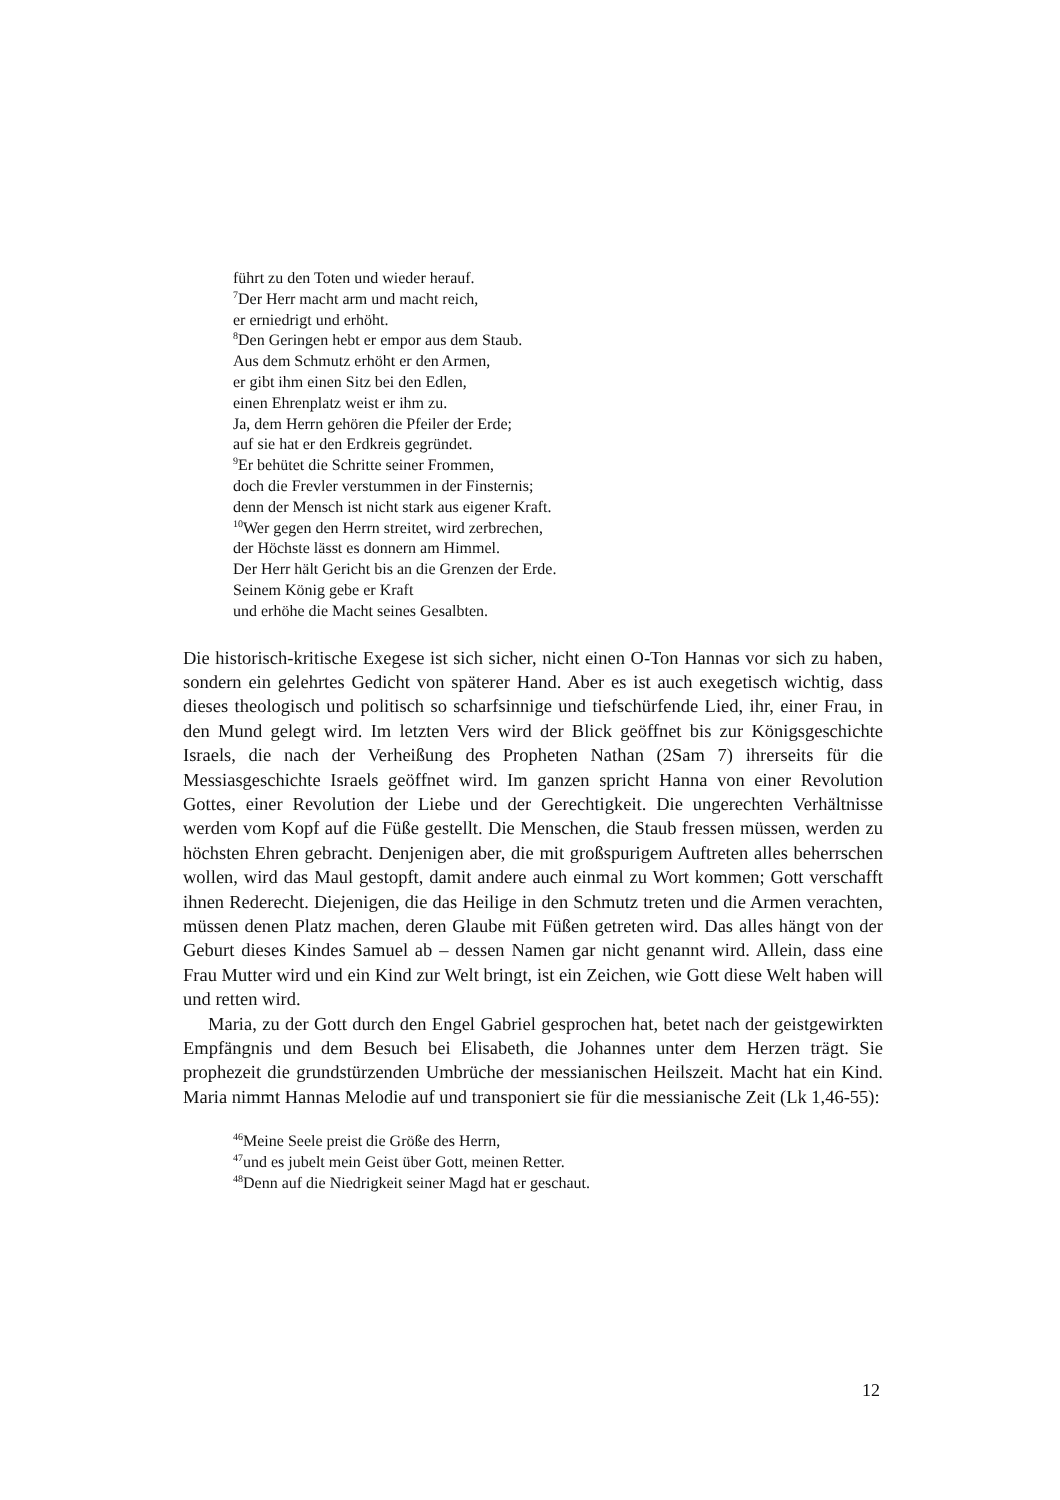führt zu den Toten und wieder herauf.
<sup>7</sup> Der Herr macht arm und macht reich,
er erniedrigt und erhöht.
<sup>8</sup> Den Geringen hebt er empor aus dem Staub.
Aus dem Schmutz erhöht er den Armen,
er gibt ihm einen Sitz bei den Edlen,
einen Ehrenplatz weist er ihm zu.
Ja, dem Herrn gehören die Pfeiler der Erde;
auf sie hat er den Erdkreis gegründet.
<sup>9</sup> Er behütet die Schritte seiner Frommen,
doch die Frevler verstummen in der Finsternis;
denn der Mensch ist nicht stark aus eigener Kraft.
<sup>10</sup> Wer gegen den Herrn streitet, wird zerbrechen,
der Höchste lässt es donnern am Himmel.
Der Herr hält Gericht bis an die Grenzen der Erde.
Seinem König gebe er Kraft
und erhöhe die Macht seines Gesalbten.
Die historisch-kritische Exegese ist sich sicher, nicht einen O-Ton Hannas vor sich zu haben, sondern ein gelehrtes Gedicht von späterer Hand. Aber es ist auch exegetisch wichtig, dass dieses theologisch und politisch so scharfsinnige und tiefschürfende Lied, ihr, einer Frau, in den Mund gelegt wird. Im letzten Vers wird der Blick geöffnet bis zur Königsgeschichte Israels, die nach der Verheißung des Propheten Nathan (2Sam 7) ihrerseits für die Messiasgeschichte Israels geöffnet wird. Im ganzen spricht Hanna von einer Revolution Gottes, einer Revolution der Liebe und der Gerechtigkeit. Die ungerechten Verhältnisse werden vom Kopf auf die Füße gestellt. Die Menschen, die Staub fressen müssen, werden zu höchsten Ehren gebracht. Denjenigen aber, die mit großspurigem Auftreten alles beherrschen wollen, wird das Maul gestopft, damit andere auch einmal zu Wort kommen; Gott verschafft ihnen Rederecht. Diejenigen, die das Heilige in den Schmutz treten und die Armen verachten, müssen denen Platz machen, deren Glaube mit Füßen getreten wird. Das alles hängt von der Geburt dieses Kindes Samuel ab – dessen Namen gar nicht genannt wird. Allein, dass eine Frau Mutter wird und ein Kind zur Welt bringt, ist ein Zeichen, wie Gott diese Welt haben will und retten wird.
Maria, zu der Gott durch den Engel Gabriel gesprochen hat, betet nach der geistgewirkten Empfängnis und dem Besuch bei Elisabeth, die Johannes unter dem Herzen trägt. Sie prophezeit die grundstürzenden Umbrüche der messianischen Heilszeit. Macht hat ein Kind. Maria nimmt Hannas Melodie auf und transponiert sie für die messianische Zeit (Lk 1,46-55):
<sup>46</sup> Meine Seele preist die Größe des Herrn,
<sup>47</sup> und es jubelt mein Geist über Gott, meinen Retter.
<sup>48</sup> Denn auf die Niedrigkeit seiner Magd hat er geschaut.
12